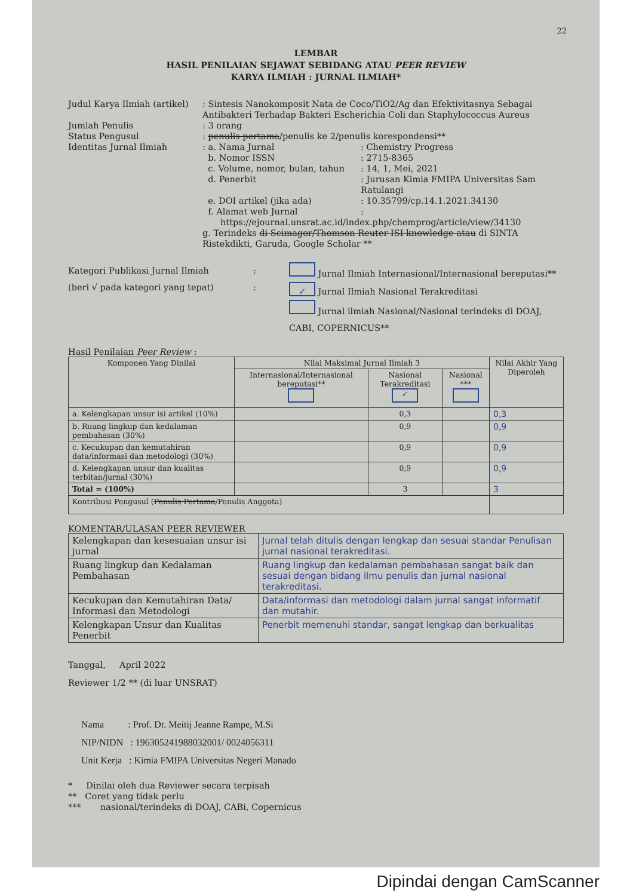22
LEMBAR
HASIL PENILAIAN SEJAWAT SEBIDANG ATAU PEER REVIEW
KARYA ILMIAH : JURNAL ILMIAH*
Judul Karya Ilmiah (artikel)
: Sintesis Nanokomposit Nata de Coco/TiO2/Ag dan Efektivitasnya Sebagai Antibakteri Terhadap Bakteri Escherichia Coli dan Staphylococcus Aureus
Jumlah Penulis
: 3 orang
Status Pengusul
: penulis pertama/penulis ke 2/penulis korespondensi**
Identitas Jurnal Ilmiah
: a. Nama Jurnal
: Chemistry Progress
b. Nomor ISSN
: 2715-8365
c. Volume, nomor, bulan, tahun
: 14, 1, Mei, 2021
d. Penerbit
: Jurusan Kimia FMIPA Universitas Sam Ratulangi
e. DOI artikel (jika ada)
: 10.35799/cp.14.1.2021.34130
f. Alamat web Jurnal
:
https://ejournal.unsrat.ac.id/index.php/chemprog/article/view/34130
g. Terindeks di Scimagor/Thomson Reuter ISI knowledge atau di SINTA Ristekdikti, Garuda, Google Scholar **
Kategori Publikasi Jurnal Ilmiah
(beri √ pada kategori yang tepat)
:
:
Jurnal Ilmiah Internasional/Internasional bereputasi**
✓ Jurnal Ilmiah Nasional Terakreditasi
Jurnal ilmiah Nasional/Nasional terindeks di DOAJ, CABI, COPERNICUS**
Hasil Penilaian Peer Review :
| Komponen Yang Dinilai | Nilai Maksimal Jurnal Ilmiah 3 | | | Nilai Akhir Yang Diperoleh |
| --- | --- | --- | --- | --- |
| | Internasional/Internasional bereputasi** | Nasional Terakreditasi ✓ | Nasional *** | |
| a. Kelengkapan unsur isi artikel (10%) | | 0,3 | | 0,3 |
| b. Ruang lingkup dan kedalaman pembahasan (30%) | | 0,9 | | 0,9 |
| c. Kecukupan dan kemutahiran data/informasi dan metodologi (30%) | | 0,9 | | 0,9 |
| d. Kelengkapan unsur dan kualitas terbitan/jurnal (30%) | | 0,9 | | 0,9 |
| Total = (100%) | | 3 | | 3 |
| Kontribusi Pengusul ( Penulis Pertama /Penulis Anggota) | | | | |
KOMENTAR/ULASAN PEER REVIEWER
| Kelengkapan dan kesesuaian unsur isi jurnal | Jurnal telah ditulis dengan lengkap dan sesuai standar Penulisan jurnal nasional terakreditasi. |
| Ruang lingkup dan Kedalaman Pembahasan | Ruang lingkup dan kedalaman pembahasan sangat baik dan sesuai dengan bidang ilmu penulis dan jurnal nasional terakreditasi. |
| Kecukupan dan Kemutahiran Data/ Informasi dan Metodologi | Data/informasi dan metodologi dalam jurnal sangat informatif dan mutahir. |
| Kelengkapan Unsur dan Kualitas Penerbit | Penerbit memenuhi standar, sangat lengkap dan berkualitas |
Tanggal, April 2022
Reviewer 1/2 ** (di luar UNSRAT)
Nama : Prof. Dr. Meitij Jeanne Rampe, M.Si
NIP/NIDN : 196305241988032001/ 0024056311
Unit Kerja : Kimia FMIPA Universitas Negeri Manado
* Dinilai oleh dua Reviewer secara terpisah
** Coret yang tidak perlu
*** nasional/terindeks di DOAJ, CABi, Copernicus
Dipindai dengan CamScanner